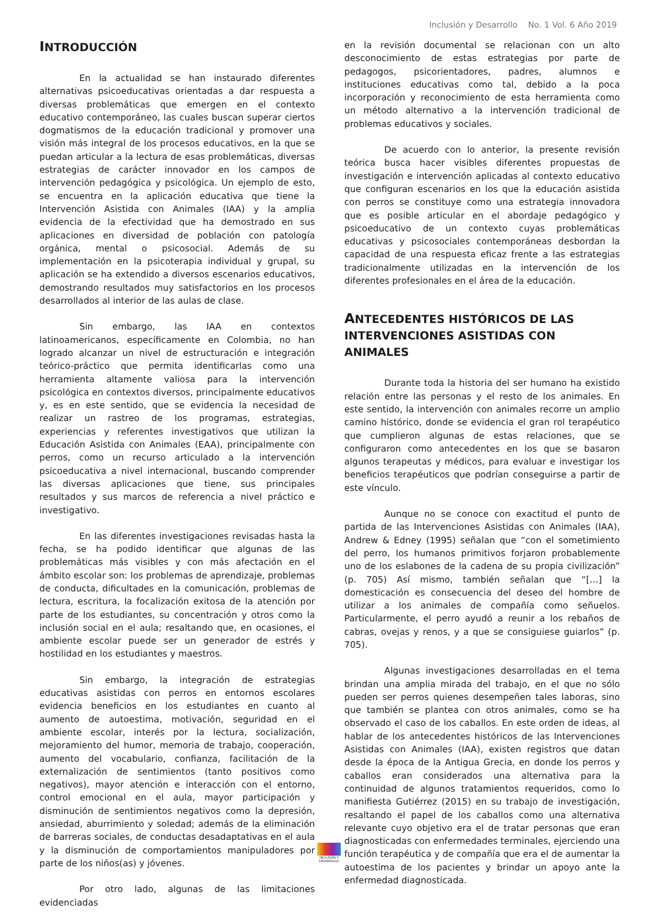Inclusión y Desarrollo No. 1 Vol. 6 Año 2019
INTRODUCCIÓN
En la actualidad se han instaurado diferentes alternativas psicoeducativas orientadas a dar respuesta a diversas problemáticas que emergen en el contexto educativo contemporáneo, las cuales buscan superar ciertos dogmatismos de la educación tradicional y promover una visión más integral de los procesos educativos, en la que se puedan articular a la lectura de esas problemáticas, diversas estrategias de carácter innovador en los campos de intervención pedagógica y psicológica. Un ejemplo de esto, se encuentra en la aplicación educativa que tiene la Intervención Asistida con Animales (IAA) y la amplia evidencia de la efectividad que ha demostrado en sus aplicaciones en diversidad de población con patología orgánica, mental o psicosocial. Además de su implementación en la psicoterapia individual y grupal, su aplicación se ha extendido a diversos escenarios educativos, demostrando resultados muy satisfactorios en los procesos desarrollados al interior de las aulas de clase.
Sin embargo, las IAA en contextos latinoamericanos, específicamente en Colombia, no han logrado alcanzar un nivel de estructuración e integración teórico-práctico que permita identificarlas como una herramienta altamente valiosa para la intervención psicológica en contextos diversos, principalmente educativos y, es en este sentido, que se evidencia la necesidad de realizar un rastreo de los programas, estrategias, experiencias y referentes investigativos que utilizan la Educación Asistida con Animales (EAA), principalmente con perros, como un recurso articulado a la intervención psicoeducativa a nivel internacional, buscando comprender las diversas aplicaciones que tiene, sus principales resultados y sus marcos de referencia a nivel práctico e investigativo.
En las diferentes investigaciones revisadas hasta la fecha, se ha podido identificar que algunas de las problemáticas más visibles y con más afectación en el ámbito escolar son: los problemas de aprendizaje, problemas de conducta, dificultades en la comunicación, problemas de lectura, escritura, la focalización exitosa de la atención por parte de los estudiantes, su concentración y otros como la inclusión social en el aula; resaltando que, en ocasiones, el ambiente escolar puede ser un generador de estrés y hostilidad en los estudiantes y maestros.
Sin embargo, la integración de estrategias educativas asistidas con perros en entornos escolares evidencia beneficios en los estudiantes en cuanto al aumento de autoestima, motivación, seguridad en el ambiente escolar, interés por la lectura, socialización, mejoramiento del humor, memoria de trabajo, cooperación, aumento del vocabulario, confianza, facilitación de la externalización de sentimientos (tanto positivos como negativos), mayor atención e interacción con el entorno, control emocional en el aula, mayor participación y disminución de sentimientos negativos como la depresión, ansiedad, aburrimiento y soledad; además de la eliminación de barreras sociales, de conductas desadaptativas en el aula y la disminución de comportamientos manipuladores por parte de los niños(as) y jóvenes.
Por otro lado, algunas de las limitaciones evidenciadas
en la revisión documental se relacionan con un alto desconocimiento de estas estrategias por parte de pedagogos, psicorientadores, padres, alumnos e instituciones educativas como tal, debido a la poca incorporación y reconocimiento de esta herramienta como un método alternativo a la intervención tradicional de problemas educativos y sociales.
De acuerdo con lo anterior, la presente revisión teórica busca hacer visibles diferentes propuestas de investigación e intervención aplicadas al contexto educativo que configuran escenarios en los que la educación asistida con perros se constituye como una estrategia innovadora que es posible articular en el abordaje pedagógico y psicoeducativo de un contexto cuyas problemáticas educativas y psicosociales contemporáneas desbordan la capacidad de una respuesta eficaz frente a las estrategias tradicionalmente utilizadas en la intervención de los diferentes profesionales en el área de la educación.
ANTECEDENTES HISTÓRICOS DE LAS INTERVENCIONES ASISTIDAS CON ANIMALES
Durante toda la historia del ser humano ha existido relación entre las personas y el resto de los animales. En este sentido, la intervención con animales recorre un amplio camino histórico, donde se evidencia el gran rol terapéutico que cumplieron algunas de estas relaciones, que se configuraron como antecedentes en los que se basaron algunos terapeutas y médicos, para evaluar e investigar los beneficios terapéuticos que podrían conseguirse a partir de este vínculo.
Aunque no se conoce con exactitud el punto de partida de las Intervenciones Asistidas con Animales (IAA), Andrew & Edney (1995) señalan que “con el sometimiento del perro, los humanos primitivos forjaron probablemente uno de los eslabones de la cadena de su propia civilización” (p. 705) Así mismo, también señalan que “[…] la domesticación es consecuencia del deseo del hombre de utilizar a los animales de compañía como señuelos. Particularmente, el perro ayudó a reunir a los rebaños de cabras, ovejas y renos, y a que se consiguiese guiarlos” (p. 705).
Algunas investigaciones desarrolladas en el tema brindan una amplia mirada del trabajo, en el que no sólo pueden ser perros quienes desempeñen tales laboras, sino que también se plantea con otros animales, como se ha observado el caso de los caballos. En este orden de ideas, al hablar de los antecedentes históricos de las Intervenciones Asistidas con Animales (IAA), existen registros que datan desde la época de la Antigua Grecia, en donde los perros y caballos eran considerados una alternativa para la continuidad de algunos tratamientos requeridos, como lo manifiesta Gutiérrez (2015) en su trabajo de investigación, resaltando el papel de los caballos como una alternativa relevante cuyo objetivo era el de tratar personas que eran diagnosticadas con enfermedades terminales, ejerciendo una función terapéutica y de compañía que era el de aumentar la autoestima de los pacientes y brindar un apoyo ante la enfermedad diagnosticada.
INCLUSIÓN Y DESARROLLO